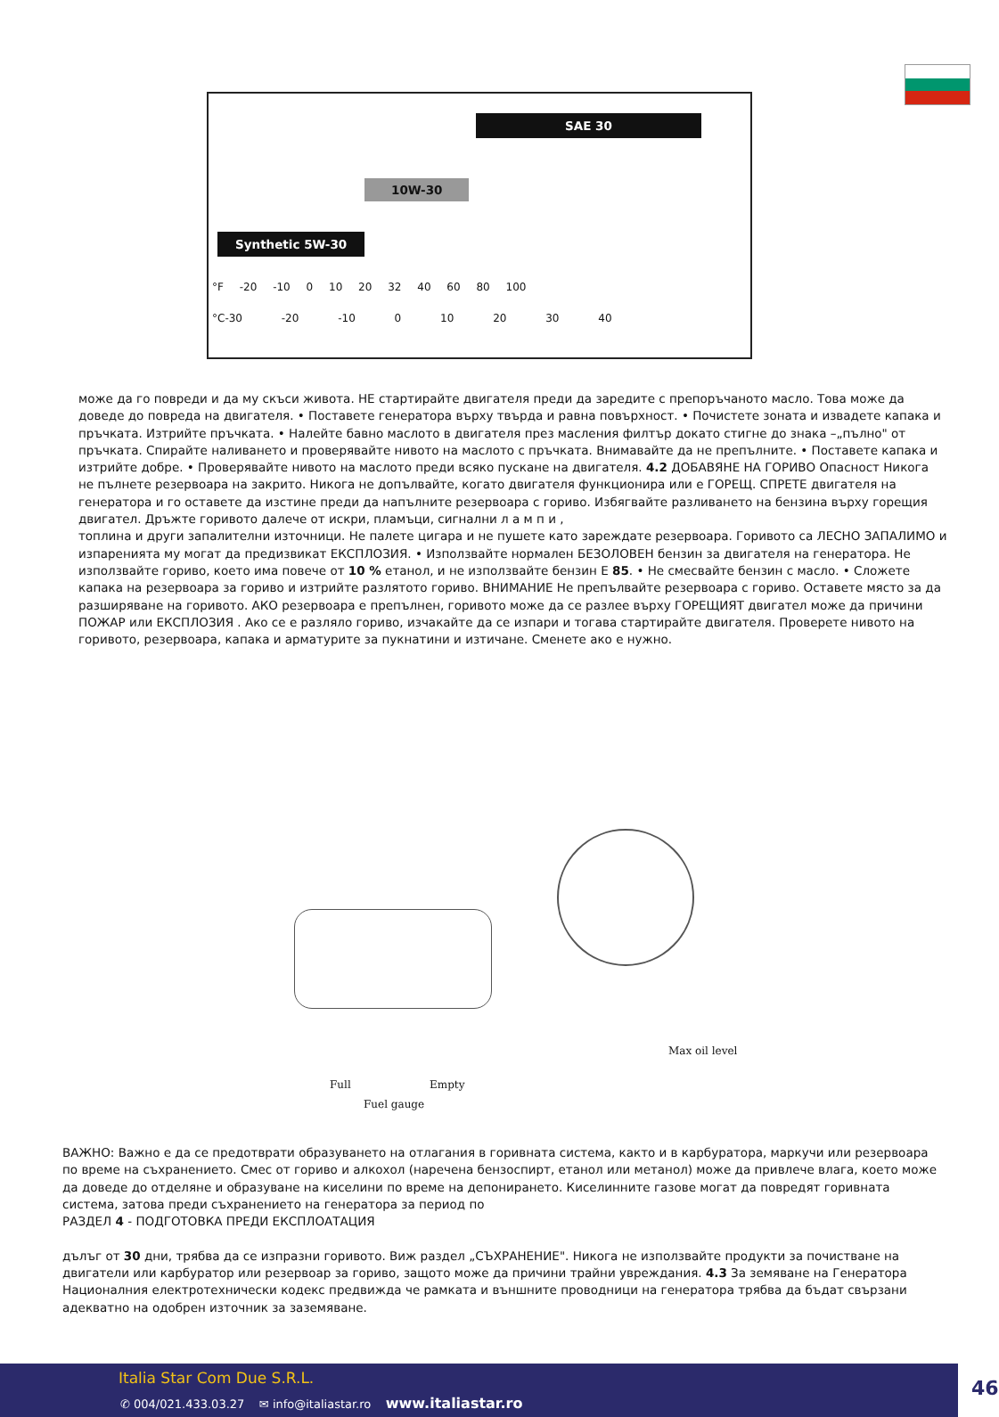SAE 30
10W-30
Synthetic 5W-30
°F -20 -10 0 10 20 32 40 60 80 100
°C-30 -20 -10 0 10 20 30 40
може да го повреди и да му скъси живота. НЕ стартирайте двигателя преди да заредите с препоръчаното масло. Това може да доведе до повреда на двигателя. • Поставете генератора върху твърда и равна повърхност. • Почистете зоната и извадете капака и пръчката. Изтрийте пръчката. • Налейте бавно маслото в двигателя през масления филтър докато стигне до знака –„пълно" от пръчката. Спирайте наливането и проверявайте нивото на маслото с пръчката. Внимавайте да не препълните. • Поставете капака и изтрийте добре. • Проверявайте нивото на маслото преди всяко пускане на двигателя. 4.2 ДОБАВЯНЕ НА ГОРИВО Опасност Никога не пълнете резервоара на закрито. Никога не допълвайте, когато двигателя функционира или е ГОРЕЩ. СПРЕТЕ двигателя на генератора и го оставете да изстине преди да напълните резервоара с гориво. Избягвайте разливането на бензина върху горещия двигател. Дръжте горивото далече от искри, пламъци, сигнални л а м п и ,
топлина и други запалителни източници. Не палете цигара и не пушете като зареждате резервоара. Горивото са ЛЕСНО ЗАПАЛИМО и изпаренията му могат да предизвикат ЕКСПЛОЗИЯ. • Използвайте нормален БЕЗОЛОВЕН бензин за двигателя на генератора. Не използвайте гориво, което има повече от 10 % етанол, и не използвайте бензин Е 85. • Не смесвайте бензин с масло. • Сложете капака на резервоара за гориво и изтрийте разлятото гориво. ВНИМАНИЕ Не препълвайте резервоара с гориво. Оставете място за да разширяване на горивото. АКО резервоара е препълнен, горивото може да се разлее върху ГОРЕЩИЯТ двигател може да причини ПОЖАР или ЕКСПЛОЗИЯ . Ако се е разляло гориво, изчакайте да се изпари и тогава стартирайте двигателя. Проверете нивото на горивото, резервоара, капака и арматурите за пукнатини и изтичане. Сменете ако е нужно.
Full Empty
Fuel gauge
Max oil level
ВАЖНО: Важно е да се предотврати образуването на отлагания в горивната система, както и в карбуратора, маркучи или резервоара по време на съхранението. Смес от гориво и алкохол (наречена бензоспирт, етанол или метанол) може да привлече влага, което може да доведе до отделяне и образуване на киселини по време на депонирането. Киселинните газове могат да повредят горивната система, затова преди съхранението на генератора за период по
РАЗДЕЛ 4 - ПОДГОТОВКА ПРЕДИ ЕКСПЛОАТАЦИЯ
дълъг от 30 дни, трябва да се изпразни горивото. Виж раздел „СЪХРАНЕНИЕ". Никога не използвайте продукти за почистване на двигатели или карбуратор или резервоар за гориво, защото може да причини трайни увреждания. 4.3 За земяване на Генератора Националния електротехнически кодекс предвижда че рамката и външните проводници на генератора трябва да бъдат свързани адекватно на одобрен източник за заземяване.
Italia Star Com Due S.R.L.
✆ 004/021.433.03.27 ✉ info@italiastar.ro www.italiastar.ro
46